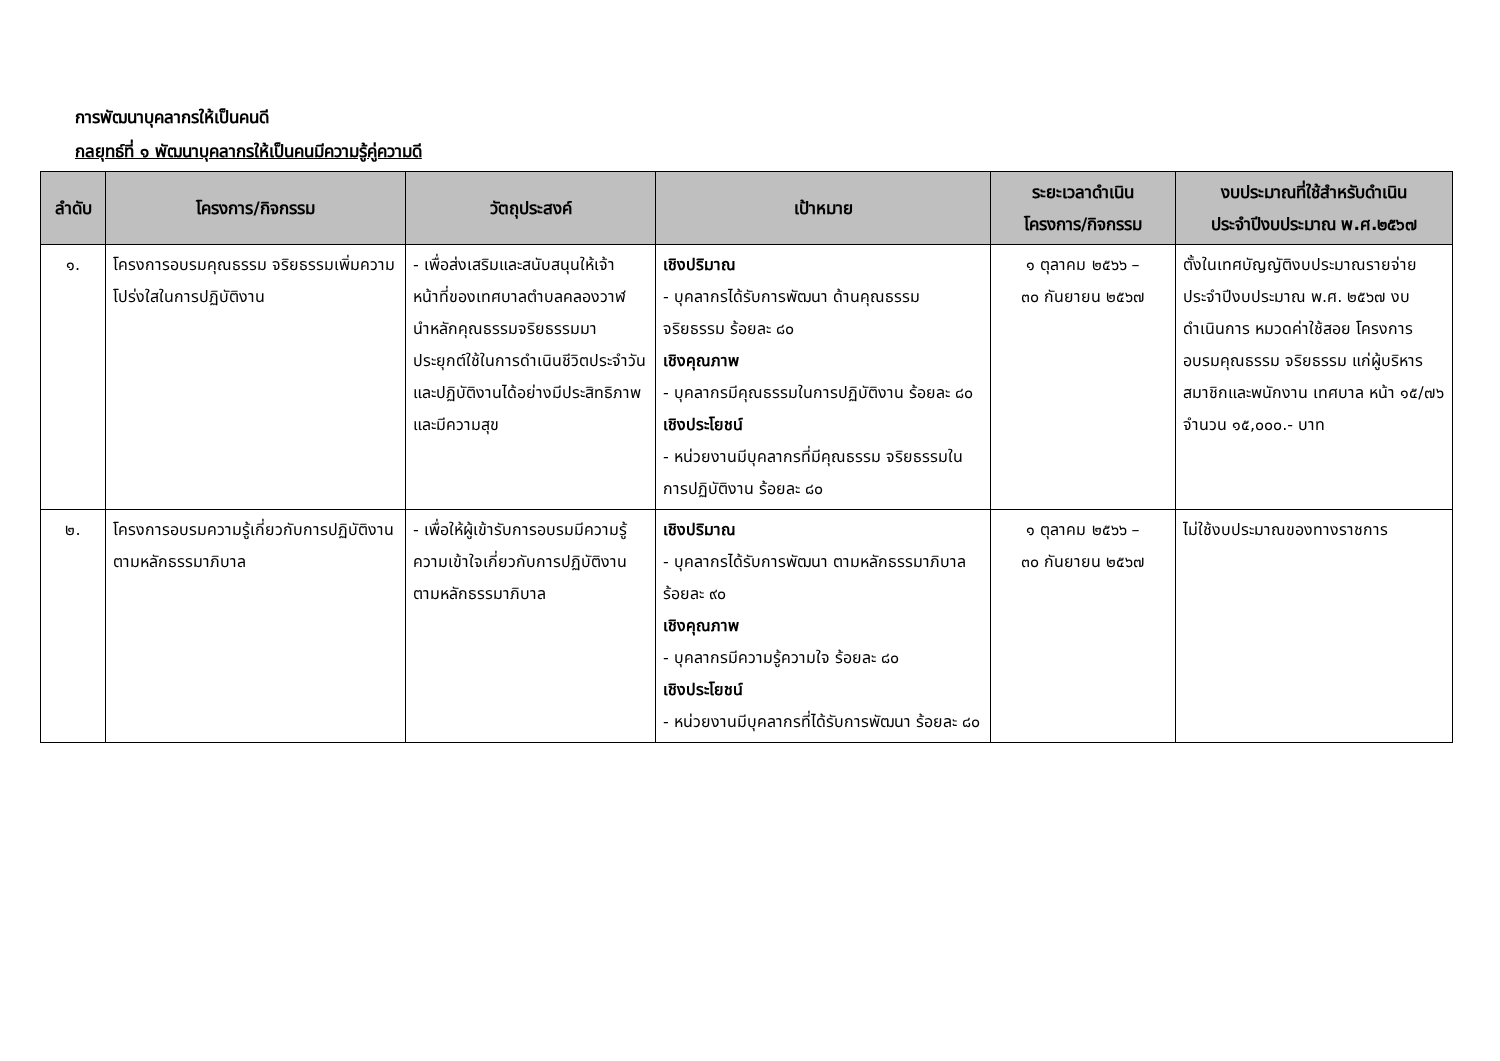การพัฒนาบุคลากรให้เป็นคนดี
กลยุทธ์ที่ ๑ พัฒนาบุคลากรให้เป็นคนมีความรู้คู่ความดี
| ลำดับ | โครงการ/กิจกรรม | วัตถุประสงค์ | เป้าหมาย | ระยะเวลาดำเนิน โครงการ/กิจกรรม | งบประมาณที่ใช้สำหรับดำเนิน ประจำปีงบประมาณ พ.ศ.๒๕๖๗ |
| --- | --- | --- | --- | --- | --- |
| ๑. | โครงการอบรมคุณธรรม จริยธรรมเพิ่มความโปร่งใสในการปฏิบัติงาน | - เพื่อส่งเสริมและสนับสนุนให้เจ้าหน้าที่ของเทศบาลตำบลคลองวาฬ นำหลักคุณธรรมจริยธรรมมาประยุกต์ใช้ในการดำเนินชีวิตประจำวัน และปฏิบัติงานได้อย่างมีประสิทธิภาพ และมีความสุข | เชิงปริมาณ - บุคลากรได้รับการพัฒนา ด้านคุณธรรม จริยธรรม ร้อยละ ๘๐ เชิงคุณภาพ - บุคลากรมีคุณธรรมในการปฏิบัติงาน ร้อยละ ๘๐ เชิงประโยชน์ - หน่วยงานมีบุคลากรที่มีคุณธรรม จริยธรรมในการปฏิบัติงาน ร้อยละ ๘๐ | ๑ ตุลาคม ๒๕๖๖ – ๓๐ กันยายน ๒๕๖๗ | ตั้งในเทศบัญญัติงบประมาณรายจ่ายประจำปีงบประมาณ พ.ศ. ๒๕๖๗ งบดำเนินการ หมวดค่าใช้สอย โครงการอบรมคุณธรรม จริยธรรม แก่ผู้บริหาร สมาชิกและพนักงาน เทศบาล หน้า ๑๕/๗๖ จำนวน ๑๕,๐๐๐.- บาท |
| ๒. | โครงการอบรมความรู้เกี่ยวกับการปฏิบัติงานตามหลักธรรมาภิบาล | - เพื่อให้ผู้เข้ารับการอบรมมีความรู้ความเข้าใจเกี่ยวกับการปฏิบัติงานตามหลักธรรมาภิบาล | เชิงปริมาณ - บุคลากรได้รับการพัฒนา ตามหลักธรรมาภิบาล ร้อยละ ๙๐ เชิงคุณภาพ - บุคลากรมีความรู้ความใจ ร้อยละ ๘๐ เชิงประโยชน์ - หน่วยงานมีบุคลากรที่ได้รับการพัฒนา ร้อยละ ๘๐ | ๑ ตุลาคม ๒๕๖๖ – ๓๐ กันยายน ๒๕๖๗ | ไม่ใช้งบประมาณของทางราชการ |